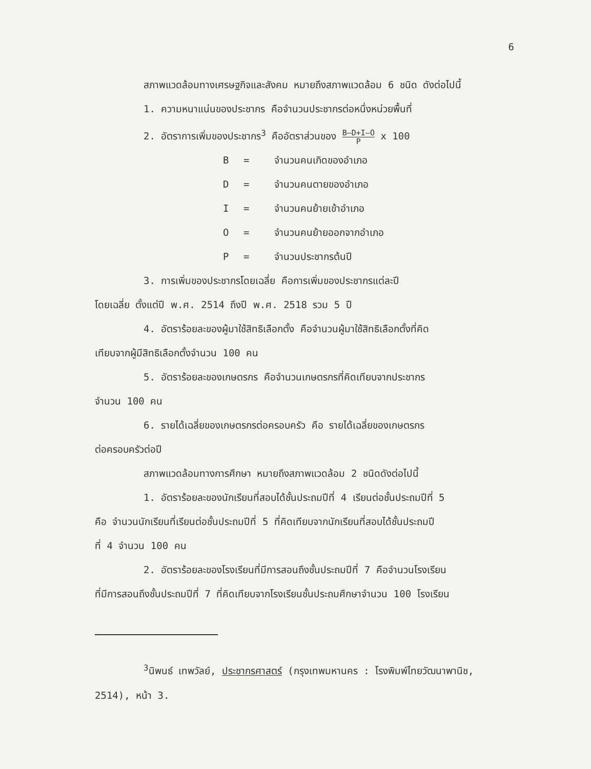6
สภาพแวดล้อมทางเศรษฐกิจและสังคม หมายถึงสภาพแวดล้อม 6 ชนิด ดังต่อไปนี้
1. ความหนาแน่นของประชากร คือจำนวนประชากรต่อหนึ่งหน่วยพื้นที่
2. อัตราการเพิ่มของประชากร<sup>3</sup> คืออัตราส่วนของ B–D+I–O P x 100
B = จำนวนคนเกิดของอำเภอ D = จำนวนคนตายของอำเภอ I = จำนวนคนย้ายเข้าอำเภอ O = จำนวนคนย้ายออกจากอำเภอ P = จำนวนประชากรต้นปี
3. การเพิ่มของประชากรโดยเฉลี่ย คือการเพิ่มของประชากรแต่ละปี
โดยเฉลี่ย ตั้งแต่ปี พ.ศ. 2514 ถึงปี พ.ศ. 2518 รวม 5 ปี
4. อัตราร้อยละของผู้มาใช้สิทธิเลือกตั้ง คือจำนวนผู้มาใช้สิทธิเลือกตั้งที่คิด
เทียบจากผู้มีสิทธิเลือกตั้งจำนวน 100 คน
5. อัตราร้อยละของเกษตรกร คือจำนวนเกษตรกรที่คิดเทียบจากประชากร
จำนวน 100 คน
6. รายได้เฉลี่ยของเกษตรกรต่อครอบครัว คือ รายได้เฉลี่ยของเกษตรกร
ต่อครอบครัวต่อปี
สภาพแวดล้อมทางการศึกษา หมายถึงสภาพแวดล้อม 2 ชนิดดังต่อไปนี้
1. อัตราร้อยละของนักเรียนที่สอบได้ชั้นประถมปีที่ 4 เรียนต่อชั้นประถมปีที่ 5
คือ จำนวนนักเรียนที่เรียนต่อชั้นประถมปีที่ 5 ที่คิดเทียบจากนักเรียนที่สอบได้ชั้นประถมปี
ที่ 4 จำนวน 100 คน
2. อัตราร้อยละของโรงเรียนที่มีการสอนถึงชั้นประถมปีที่ 7 คือจำนวนโรงเรียน
ที่มีการสอนถึงชั้นประถมปีที่ 7 ที่คิดเทียบจากโรงเรียนชั้นประถมศึกษาจำนวน 100 โรงเรียน
<sup>3</sup> นิพนธ์ เทพวัลย์, ประชากรศาสตร์ (กรุงเทพมหานคร : โรงพิมพ์ไทยวัฒนาพานิช,
2514), หน้า 3.